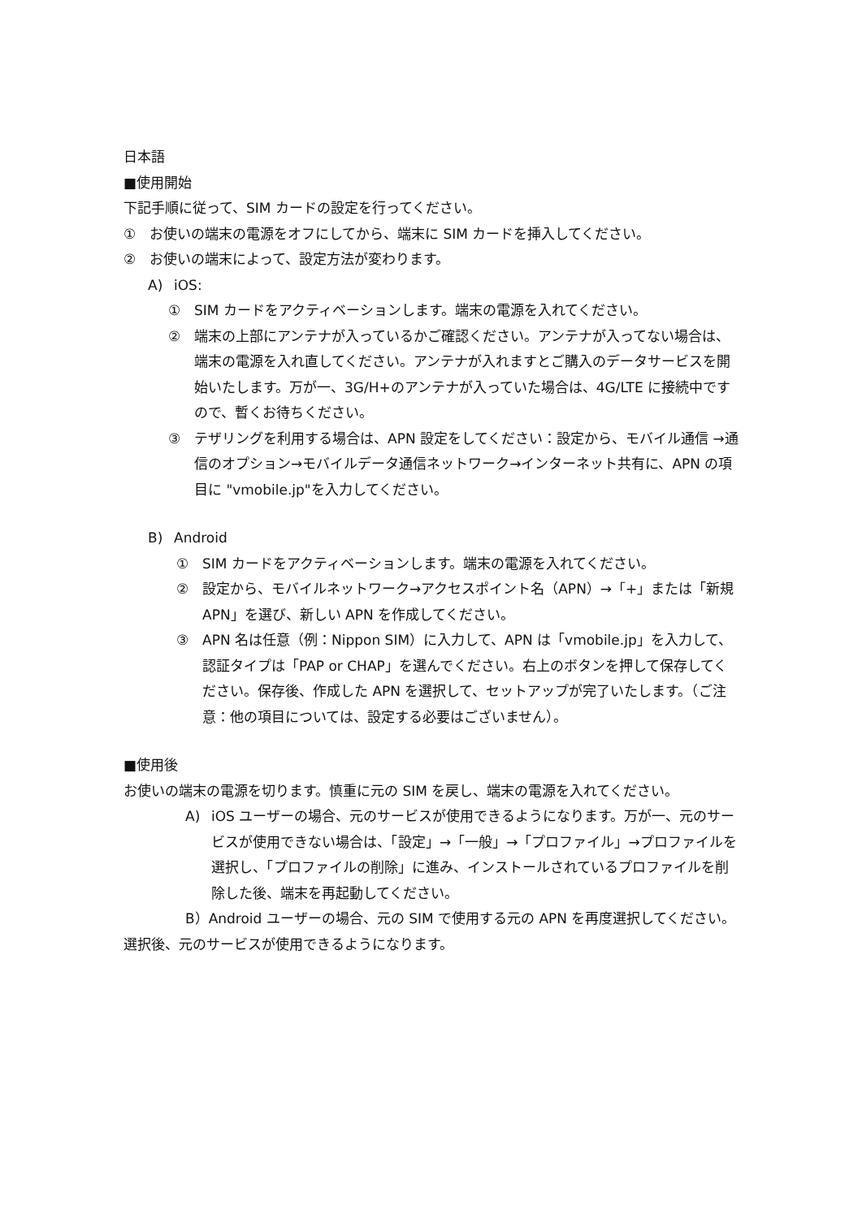日本語
■使用開始
下記手順に従って、SIM カードの設定を行ってください。
① お使いの端末の電源をオフにしてから、端末に SIM カードを挿入してください。
② お使いの端末によって、設定方法が変わります。
A) iOS:
① SIM カードをアクティベーションします。端末の電源を入れてください。
② 端末の上部にアンテナが入っているかご確認ください。アンテナが入ってない場合は、端末の電源を入れ直してください。アンテナが入れますとご購入のデータサービスを開始いたします。万が一、3G/H+のアンテナが入っていた場合は、4G/LTE に接続中ですので、暫くお待ちください。
③ テザリングを利用する場合は、APN 設定をしてください：設定から、モバイル通信 →通信のオプション→モバイルデータ通信ネットワーク→インターネット共有に、APN の項目に "vmobile.jp"を入力してください。
B) Android
① SIM カードをアクティベーションします。端末の電源を入れてください。
② 設定から、モバイルネットワーク→アクセスポイント名（APN）→「+」または「新規 APN」を選び、新しい APN を作成してください。
③ APN 名は任意（例：Nippon SIM）に入力して、APN は「vmobile.jp」を入力して、認証タイプは「PAP or CHAP」を選んでください。右上のボタンを押して保存してください。保存後、作成した APN を選択して、セットアップが完了いたします。（ご注意：他の項目については、設定する必要はございません）。
■使用後
お使いの端末の電源を切ります。慎重に元の SIM を戻し、端末の電源を入れてください。
A) iOS ユーザーの場合、元のサービスが使用できるようになります。万が一、元のサービスが使用できない場合は、「設定」→「一般」→「プロファイル」→プロファイルを選択し、「プロファイルの削除」に進み、インストールされているプロファイルを削除した後、端末を再起動してください。
B）Android ユーザーの場合、元の SIM で使用する元の APN を再度選択してください。選択後、元のサービスが使用できるようになります。